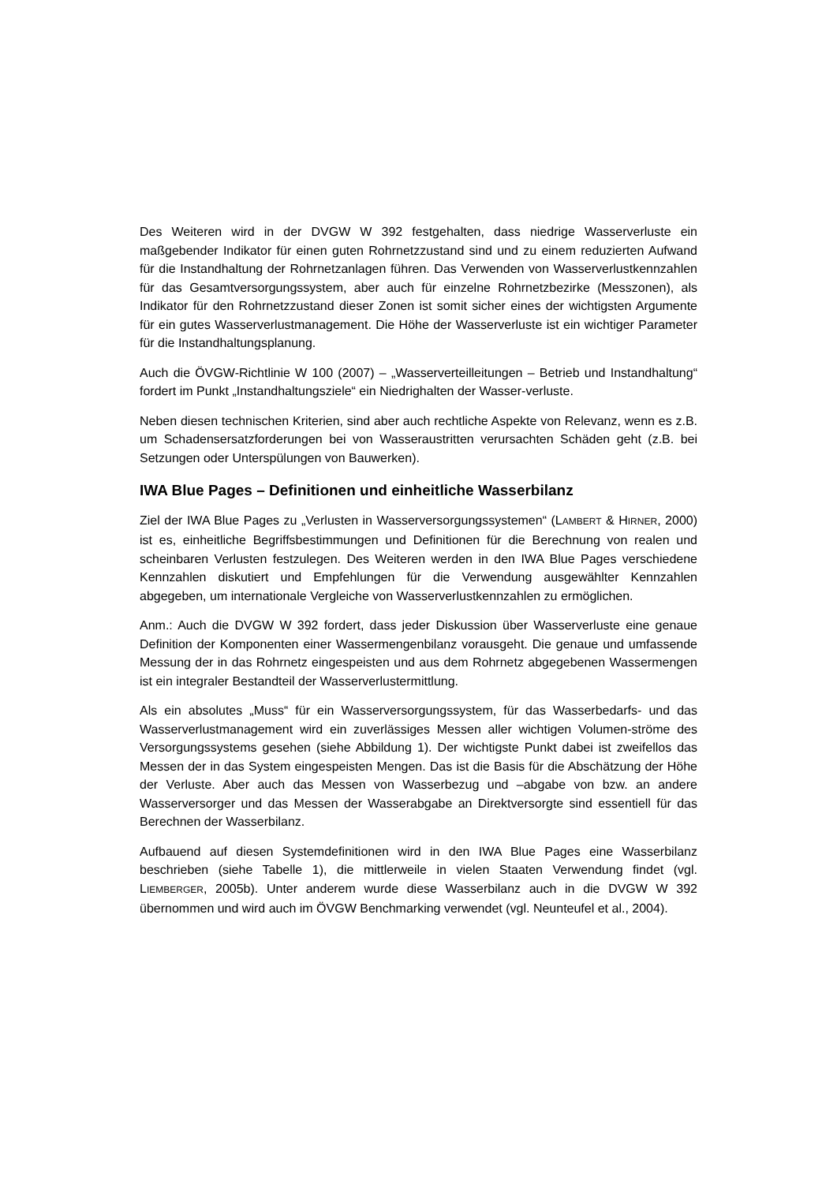Des Weiteren wird in der DVGW W 392 festgehalten, dass niedrige Wasserverluste ein maßgebender Indikator für einen guten Rohrnetzzustand sind und zu einem reduzierten Aufwand für die Instandhaltung der Rohrnetzanlagen führen. Das Verwenden von Wasserverlustkennzahlen für das Gesamtversorgungssystem, aber auch für einzelne Rohrnetzbezirke (Messzonen), als Indikator für den Rohrnetzzustand dieser Zonen ist somit sicher eines der wichtigsten Argumente für ein gutes Wasserverlustmanagement. Die Höhe der Wasserverluste ist ein wichtiger Parameter für die Instandhaltungsplanung.
Auch die ÖVGW-Richtlinie W 100 (2007) – „Wasserverteilleitungen – Betrieb und Instandhaltung“ fordert im Punkt „Instandhaltungsziele“ ein Niedrighalten der Wasser-verluste.
Neben diesen technischen Kriterien, sind aber auch rechtliche Aspekte von Relevanz, wenn es z.B. um Schadensersatzforderungen bei von Wasseraustritten verursachten Schäden geht (z.B. bei Setzungen oder Unterspülungen von Bauwerken).
IWA Blue Pages – Definitionen und einheitliche Wasserbilanz
Ziel der IWA Blue Pages zu „Verlusten in Wasserversorgungssystemen“ (LAMBERT & HIRNER, 2000) ist es, einheitliche Begriffsbestimmungen und Definitionen für die Berechnung von realen und scheinbaren Verlusten festzulegen. Des Weiteren werden in den IWA Blue Pages verschiedene Kennzahlen diskutiert und Empfehlungen für die Verwendung ausgewählter Kennzahlen abgegeben, um internationale Vergleiche von Wasserverlustkennzahlen zu ermöglichen.
Anm.: Auch die DVGW W 392 fordert, dass jeder Diskussion über Wasserverluste eine genaue Definition der Komponenten einer Wassermengenbilanz vorausgeht. Die genaue und umfassende Messung der in das Rohrnetz eingespeisten und aus dem Rohrnetz abgegebenen Wassermengen ist ein integraler Bestandteil der Wasserverlustermittlung.
Als ein absolutes „Muss“ für ein Wasserversorgungssystem, für das Wasserbedarfs- und das Wasserverlustmanagement wird ein zuverlässiges Messen aller wichtigen Volumen-ströme des Versorgungssystems gesehen (siehe Abbildung 1). Der wichtigste Punkt dabei ist zweifellos das Messen der in das System eingespeisten Mengen. Das ist die Basis für die Abschätzung der Höhe der Verluste. Aber auch das Messen von Wasserbezug und –abgabe von bzw. an andere Wasserversorger und das Messen der Wasserabgabe an Direktversorgte sind essentiell für das Berechnen der Wasserbilanz.
Aufbauend auf diesen Systemdefinitionen wird in den IWA Blue Pages eine Wasserbilanz beschrieben (siehe Tabelle 1), die mittlerweile in vielen Staaten Verwendung findet (vgl. LIEMBERGER, 2005b). Unter anderem wurde diese Wasserbilanz auch in die DVGW W 392 übernommen und wird auch im ÖVGW Benchmarking verwendet (vgl. Neunteufel et al., 2004).